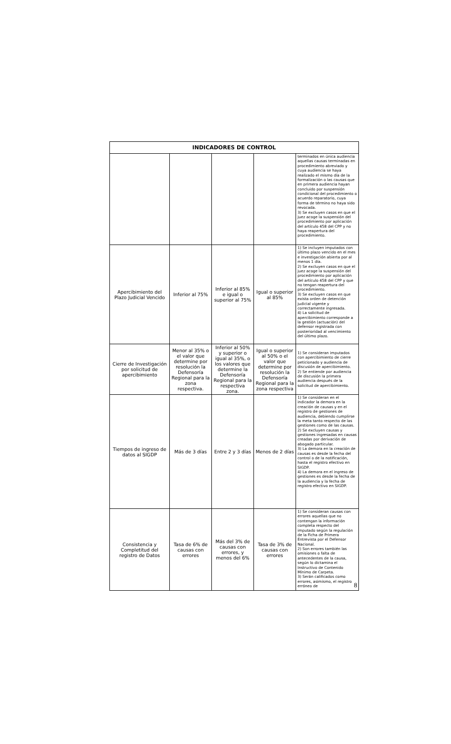| INDICADORES DE CONTROL | | | | |
| --- | --- | --- | --- | --- |
| | | | | terminados en única audiencia aquellas causas terminadas en procedimiento abreviado y cuya audiencia se haya realizado el mismo día de la formalización o las causas que en primera audiencia hayan concluido por suspensión condicional del procedimiento o acuerdo reparatorio, cuya forma de término no haya sido revocada. 3) Se excluyen casos en que el juez acoge la suspensión del procedimiento por aplicación del artículo 458 del CPP y no haya reapertura del procedimiento. |
| Apercibimiento del Plazo Judicial Vencido | Inferior al 75% | Inferior al 85% e igual o superior al 75% | Igual o superior al 85% | 1) Se incluyen imputados con último plazo vencido en el mes e investigación abierta por al menos 1 día. 2) Se excluyen casos en que el juez acoge la suspensión del procedimiento por aplicación del artículo 458 del CPP y que no tengan reapertura del procedimiento. 3) Se excluyen casos en que exista orden de detención judicial vigente y correctamente ingresada. 4) La solicitud de apercibimiento corresponde a la gestión (actuación) del defensor registrada con posterioridad al vencimiento del último plazo. |
| Cierre de Investigación por solicitud de apercibimiento | Menor al 35% o el valor que determine por resolución la Defensoría Regional para la zona respectiva. | Inferior al 50% y superior o igual al 35%, o los valores que determine la Defensoría Regional para la respectiva zona. | Igual o superior al 50% o el valor que determine por resolución la Defensoría Regional para la zona respectiva | 1) Se consideran imputados con apercibimiento de cierre peticionado y audiencia de discusión de apercibimiento. 2) Se entiende por audiencia de discusión la primera audiencia después de la solicitud de apercibimiento. |
| Tiempos de ingreso de datos al SIGDP | Más de 3 días | Entre 2 y 3 días | Menos de 2 días | 1) Se consideran en el indicador la demora en la creación de causas y en el registro de gestiones de audiencia, debiendo cumplirse la meta tanto respecto de las gestiones como de las causas. 2) Se excluyen causas y gestiones ingresadas en causas creadas por derivación de abogado particular. 3) La demora en la creación de causas es desde la fecha del control o de la notificación, hasta el registro efectivo en SIGDP. 4) La demora en el ingreso de gestiones es desde la fecha de la audiencia y la fecha de registro efectivo en SIGDP. |
| Consistencia y Completitud del registro de Datos | Tasa de 6% de causas con errores | Más del 3% de causas con errores, y menos del 6% | Tasa de 3% de causas con errores | 1) Se consideran causas con errores aquellas que no contengan la información completa respecto del imputado según la regulación de la Ficha de Primera Entrevista por el Defensor Nacional. 2) Son errores también las omisiones o falta de antecedentes de la causa, según lo dictamina el Instructivo de Contenido Mínimo de Carpeta. 3) Serán calificados como errores, asimismo, el registro erróneo de |
8